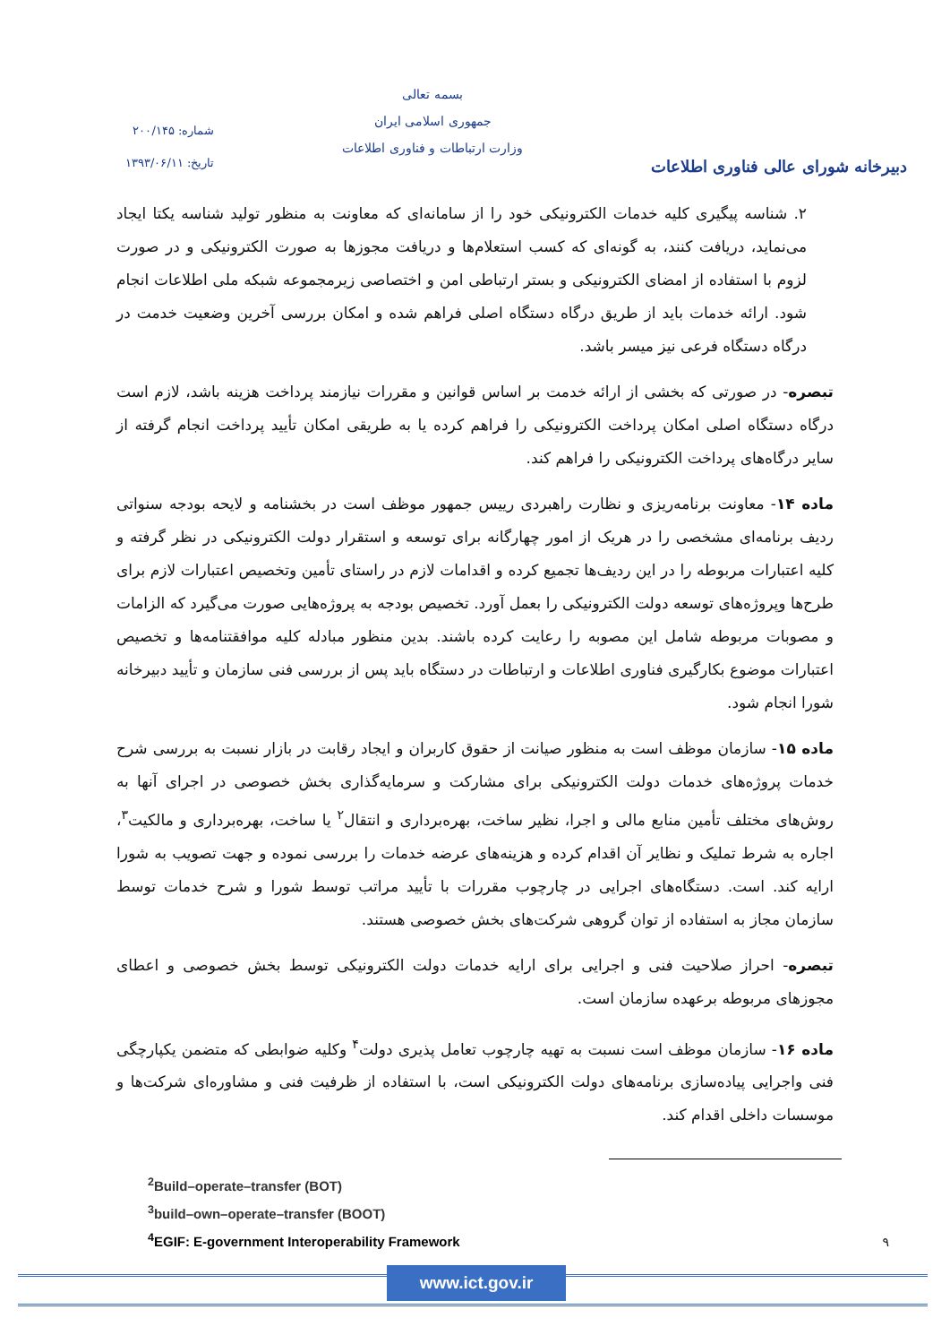شماره: ۲۰۰/۱۴۵
تاریخ: ۱۳۹۳/۰۶/۱۱
بسمه تعالی
جمهوری اسلامی ایران
وزارت ارتباطات و فناوری اطلاعات
دبیرخانه شورای عالی فناوری اطلاعات
۲. شناسه پیگیری کلیه خدمات الکترونیکی خود را از سامانه‌ای که معاونت به منظور تولید شناسه یکتا ایجاد می‌نماید، دریافت کنند، به گونه‌ای که کسب استعلام‌ها و دریافت مجوزها به صورت الکترونیکی و در صورت لزوم با استفاده از امضای الکترونیکی و بستر ارتباطی امن و اختصاصی زیرمجموعه شبکه ملی اطلاعات انجام شود. ارائه خدمات باید از طریق درگاه دستگاه اصلی فراهم شده و امکان بررسی آخرین وضعیت خدمت در درگاه دستگاه فرعی نیز میسر باشد.
تبصره- در صورتی که بخشی از ارائه خدمت بر اساس قوانین و مقررات نیازمند پرداخت هزینه باشد، لازم است درگاه دستگاه اصلی امکان پرداخت الکترونیکی را فراهم کرده یا به طریقی امکان تأیید پرداخت انجام گرفته از سایر درگاه‌های پرداخت الکترونیکی را فراهم کند.
ماده ۱۴- معاونت برنامه‌ریزی و نظارت راهبردی رییس جمهور موظف است در بخشنامه و لایحه بودجه سنواتی ردیف برنامه‌ای مشخصی را در هریک از امور چهارگانه برای توسعه و استقرار دولت الکترونیکی در نظر گرفته و کلیه اعتبارات مربوطه را در این ردیف‌ها تجمیع کرده و اقدامات لازم در راستای تأمین وتخصیص اعتبارات لازم برای طرح‌ها وپروژه‌های توسعه دولت الکترونیکی را بعمل آورد. تخصیص بودجه به پروژه‌هایی صورت می‌گیرد که الزامات و مصوبات مربوطه شامل این مصوبه را رعایت کرده باشند. بدین منظور مبادله کلیه موافقتنامه‌ها و تخصیص اعتبارات موضوع بکارگیری فناوری اطلاعات و ارتباطات در دستگاه باید پس از بررسی فنی سازمان و تأیید دبیرخانه شورا انجام شود.
ماده ۱۵- سازمان موظف است به منظور صیانت از حقوق کاربران و ایجاد رقابت در بازار نسبت به بررسی شرح خدمات پروژه‌های خدمات دولت الکترونیکی برای مشارکت و سرمایه‌گذاری بخش خصوصی در اجرای آنها به روش‌های مختلف تأمین منابع مالی و اجرا، نظیر ساخت، بهره‌برداری و انتقال<sup>۲</sup> یا ساخت، بهره‌برداری و مالکیت<sup>۳</sup>، اجاره به شرط تملیک و نظایر آن اقدام کرده و هزینه‌های عرضه خدمات را بررسی نموده و جهت تصویب به شورا ارایه کند. است. دستگاه‌های اجرایی در چارچوب مقررات با تأیید مراتب توسط شورا و شرح خدمات توسط سازمان مجاز به استفاده از توان گروهی شرکت‌های بخش خصوصی هستند.
تبصره- احراز صلاحیت فنی و اجرایی برای ارایه خدمات دولت الکترونیکی توسط بخش خصوصی و اعطای مجوزهای مربوطه برعهده سازمان است.
ماده ۱۶- سازمان موظف است نسبت به تهیه چارچوب تعامل پذیری دولت<sup>۴</sup> وکلیه ضوابطی که متضمن یکپارچگی فنی واجرایی پیاده‌سازی برنامه‌های دولت الکترونیکی است، با استفاده از ظرفیت فنی و مشاوره‌ای شرکت‌ها و موسسات داخلی اقدام کند.
<sup>2</sup> Build–operate–transfer (BOT)
<sup>3</sup> build–own–operate–transfer (BOOT)
<sup>4</sup> EGIF: E-government Interoperability Framework
۹
www.ict.gov.ir